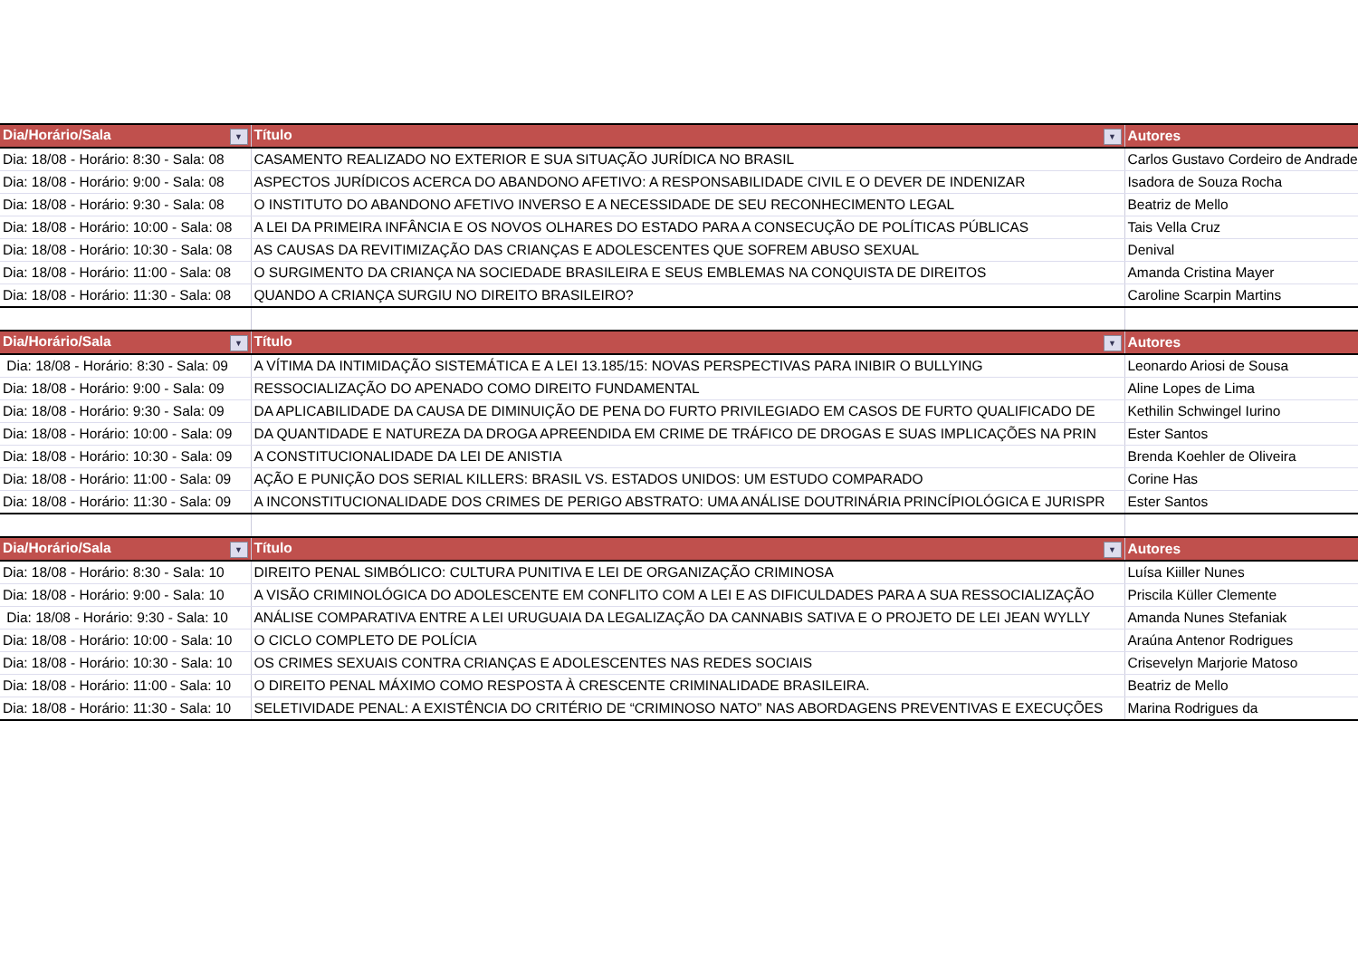| Dia/Horário/Sala ▼ | Título ▼ | Autores |
| --- | --- | --- |
| Dia: 18/08 - Horário: 8:30 - Sala: 08 | CASAMENTO REALIZADO NO EXTERIOR E SUA SITUAÇÃO JURÍDICA NO BRASIL | Carlos Gustavo Cordeiro de Andrade |
| Dia: 18/08 - Horário: 9:00 - Sala: 08 | ASPECTOS JURÍDICOS ACERCA DO ABANDONO AFETIVO: A RESPONSABILIDADE CIVIL E O DEVER DE INDENIZAR | Isadora de Souza Rocha |
| Dia: 18/08 - Horário: 9:30 - Sala: 08 | O INSTITUTO DO ABANDONO AFETIVO INVERSO E A NECESSIDADE DE SEU RECONHECIMENTO LEGAL | Beatriz de Mello |
| Dia: 18/08 - Horário: 10:00 - Sala: 08 | A LEI DA PRIMEIRA INFÂNCIA E OS NOVOS OLHARES DO ESTADO PARA A CONSECUÇÃO DE POLÍTICAS PÚBLICAS | Tais Vella Cruz |
| Dia: 18/08 - Horário: 10:30 - Sala: 08 | AS CAUSAS DA REVITIMIZAÇÃO DAS CRIANÇAS E ADOLESCENTES QUE SOFREM ABUSO SEXUAL | Denival |
| Dia: 18/08 - Horário: 11:00 - Sala: 08 | O SURGIMENTO DA CRIANÇA NA SOCIEDADE BRASILEIRA E SEUS EMBLEMAS NA CONQUISTA DE DIREITOS | Amanda Cristina Mayer |
| Dia: 18/08 - Horário: 11:30 - Sala: 08 | QUANDO A CRIANÇA SURGIU NO DIREITO BRASILEIRO? | Caroline Scarpin Martins |
| Dia/Horário/Sala ▼ | Título ▼ | Autores |
| Dia: 18/08 - Horário: 8:30 - Sala: 09 | A VÍTIMA DA INTIMIDAÇÃO SISTEMÁTICA E A LEI 13.185/15: NOVAS PERSPECTIVAS PARA INIBIR O BULLYING | Leonardo Ariosi de Sousa |
| Dia: 18/08 - Horário: 9:00 - Sala: 09 | RESSOCIALIZAÇÃO DO APENADO COMO DIREITO FUNDAMENTAL | Aline Lopes de Lima |
| Dia: 18/08 - Horário: 9:30 - Sala: 09 | DA APLICABILIDADE DA CAUSA DE DIMINUIÇÃO DE PENA DO FURTO PRIVILEGIADO EM CASOS DE FURTO QUALIFICADO DE | Kethilin Schwingel Iurino |
| Dia: 18/08 - Horário: 10:00 - Sala: 09 | DA QUANTIDADE E NATUREZA DA DROGA APREENDIDA EM CRIME DE TRÁFICO DE DROGAS E SUAS IMPLICAÇÕES NA PRIN | Ester Santos |
| Dia: 18/08 - Horário: 10:30 - Sala: 09 | A CONSTITUCIONALIDADE DA LEI DE ANISTIA | Brenda Koehler de Oliveira |
| Dia: 18/08 - Horário: 11:00 - Sala: 09 | AÇÃO E PUNIÇÃO DOS SERIAL KILLERS: BRASIL VS. ESTADOS UNIDOS: UM ESTUDO COMPARADO | Corine Has |
| Dia: 18/08 - Horário: 11:30 - Sala: 09 | A INCONSTITUCIONALIDADE DOS CRIMES DE PERIGO ABSTRATO: UMA ANÁLISE DOUTRINÁRIA PRINCÍPIOLÓGICA E JURISPR | Ester Santos |
| Dia/Horário/Sala ▼ | Título ▼ | Autores |
| Dia: 18/08 - Horário: 8:30 - Sala: 10 | DIREITO PENAL SIMBÓLICO: CULTURA PUNITIVA E LEI DE ORGANIZAÇÃO CRIMINOSA | Luísa Kiiller Nunes |
| Dia: 18/08 - Horário: 9:00 - Sala: 10 | A VISÃO CRIMINOLÓGICA DO ADOLESCENTE EM CONFLITO COM A LEI E AS DIFICULDADES PARA A SUA RESSOCIALIZAÇÃO | Priscila Küller Clemente |
| Dia: 18/08 - Horário: 9:30 - Sala: 10 | ANÁLISE COMPARATIVA ENTRE A LEI URUGUAIA DA LEGALIZAÇÃO DA CANNABIS SATIVA E O PROJETO DE LEI JEAN WYLLY | Amanda Nunes Stefaniak |
| Dia: 18/08 - Horário: 10:00 - Sala: 10 | O CICLO COMPLETO DE POLÍCIA | Araúna Antenor Rodrigues |
| Dia: 18/08 - Horário: 10:30 - Sala: 10 | OS CRIMES SEXUAIS CONTRA CRIANÇAS E ADOLESCENTES NAS REDES SOCIAIS | Crisevelyn Marjorie Matoso |
| Dia: 18/08 - Horário: 11:00 - Sala: 10 | O DIREITO PENAL MÁXIMO COMO RESPOSTA À CRESCENTE CRIMINALIDADE BRASILEIRA. | Beatriz de Mello |
| Dia: 18/08 - Horário: 11:30 - Sala: 10 | SELETIVIDADE PENAL: A EXISTÊNCIA DO CRITÉRIO DE “CRIMINOSO NATO” NAS ABORDAGENS PREVENTIVAS E EXECUÇÕES | Marina Rodrigues da |